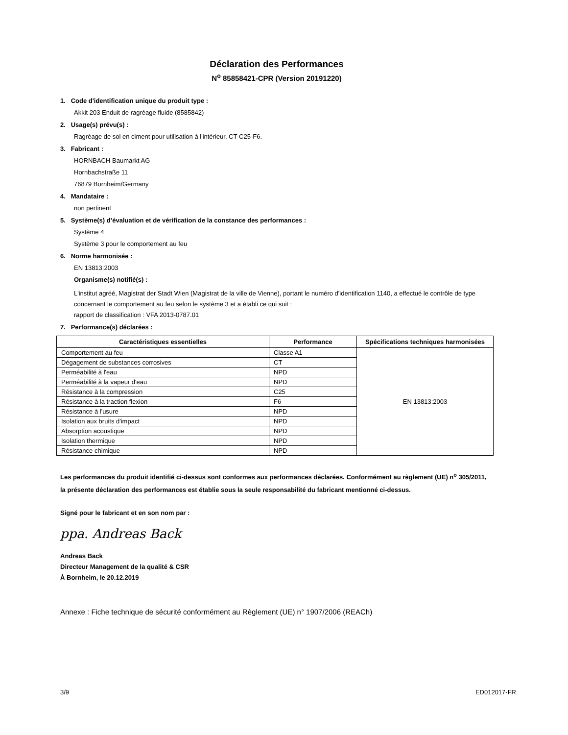Déclaration des Performances
N<sup>o</sup> 85858421-CPR (Version 20191220)
1. Code d'identification unique du produit type :
Akkit 203 Enduit de ragréage fluide (8585842)
2. Usage(s) prévu(s) :
Ragréage de sol en ciment pour utilisation à l'intérieur, CT-C25-F6.
3. Fabricant :
HORNBACH Baumarkt AG
Hornbachstraße 11
76879 Bornheim/Germany
4. Mandataire :
non pertinent
5. Système(s) d’évaluation et de vérification de la constance des performances :
Système 4
Système 3 pour le comportement au feu
6. Norme harmonisée :
EN 13813:2003
Organisme(s) notifié(s) :
L'institut agréé, Magistrat der Stadt Wien (Magistrat de la ville de Vienne), portant le numéro d'identification 1140, a effectué le contrôle de type concernant le comportement au feu selon le système 3 et a établi ce qui suit :
rapport de classification : VFA 2013-0787.01
7. Performance(s) déclarées :
| Caractéristiques essentielles | Performance | Spécifications techniques harmonisées |
| --- | --- | --- |
| Comportement au feu | Classe A1 | EN 13813:2003 |
| Dégagement de substances corrosives | CT | |
| Perméabilité à l'eau | NPD | |
| Perméabilité à la vapeur d'eau | NPD | |
| Résistance à la compression | C25 | |
| Résistance à la traction flexion | F6 | |
| Résistance à l'usure | NPD | |
| Isolation aux bruits d'impact | NPD | |
| Absorption acoustique | NPD | |
| Isolation thermique | NPD | |
| Résistance chimique | NPD | |
Les performances du produit identifié ci-dessus sont conformes aux performances déclarées. Conformément au règlement (UE) n<sup>o</sup> 305/2011, la présente déclaration des performances est établie sous la seule responsabilité du fabricant mentionné ci-dessus.
Signé pour le fabricant et en son nom par :
ppa. Andreas Back
Andreas Back
Directeur Management de la qualité & CSR
À Bornheim, le 20.12.2019
Annexe : Fiche technique de sécurité conformément au Règlement (UE) n° 1907/2006 (REACh)
3/9 ED012017-FR